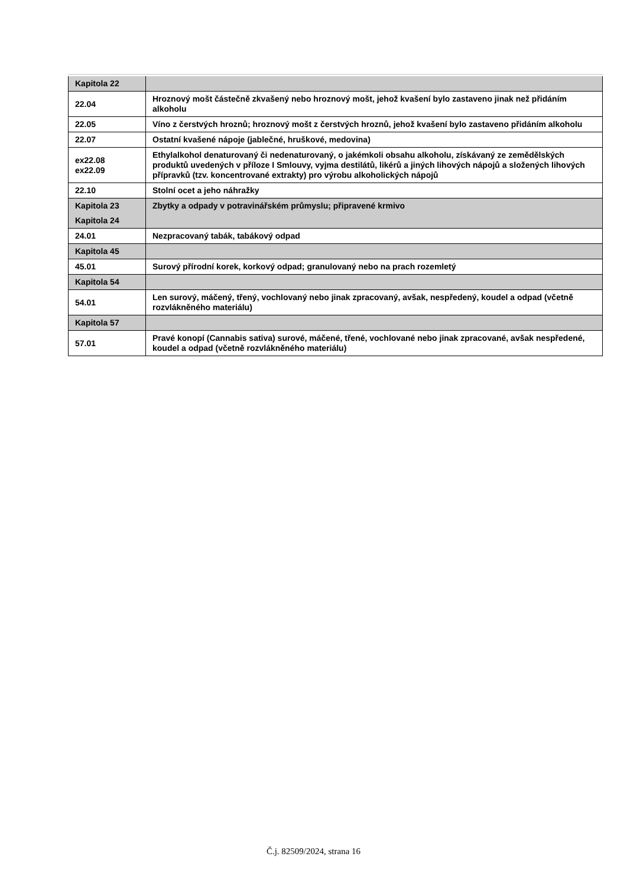| Kapitola 22 | |
| 22.04 | Hroznový mošt částečně zkvašený nebo hroznový mošt, jehož kvašení bylo zastaveno jinak než přidáním alkoholu |
| 22.05 | Víno z čerstvých hroznů; hroznový mošt z čerstvých hroznů, jehož kvašení bylo zastaveno přidáním alkoholu |
| 22.07 | Ostatní kvašené nápoje (jablečné, hruškové, medovina) |
| ex22.08 ex22.09 | Ethylalkohol denaturovaný či nedenaturovaný, o jakémkoli obsahu alkoholu, získávaný ze zemědělských produktů uvedených v příloze I Smlouvy, vyjma destilátů, likérů a jiných lihových nápojů a složených lihových přípravků (tzv. koncentrované extrakty) pro výrobu alkoholických nápojů |
| 22.10 | Stolní ocet a jeho náhražky |
| Kapitola 23 | Zbytky a odpady v potravinářském průmyslu; připravené krmivo |
| Kapitola 24 | |
| 24.01 | Nezpracovaný tabák, tabákový odpad |
| Kapitola 45 | |
| 45.01 | Surový přírodní korek, korkový odpad; granulovaný nebo na prach rozemletý |
| Kapitola 54 | |
| 54.01 | Len surový, máčený, třený, vochlovaný nebo jinak zpracovaný, avšak, nespředený, koudel a odpad (včetně rozvlákněného materiálu) |
| Kapitola 57 | |
| 57.01 | Pravé konopí (Cannabis sativa) surové, máčené, třené, vochlované nebo jinak zpracované, avšak nespředené, koudel a odpad (včetně rozvlákněného materiálu) |
Č.j. 82509/2024, strana 16